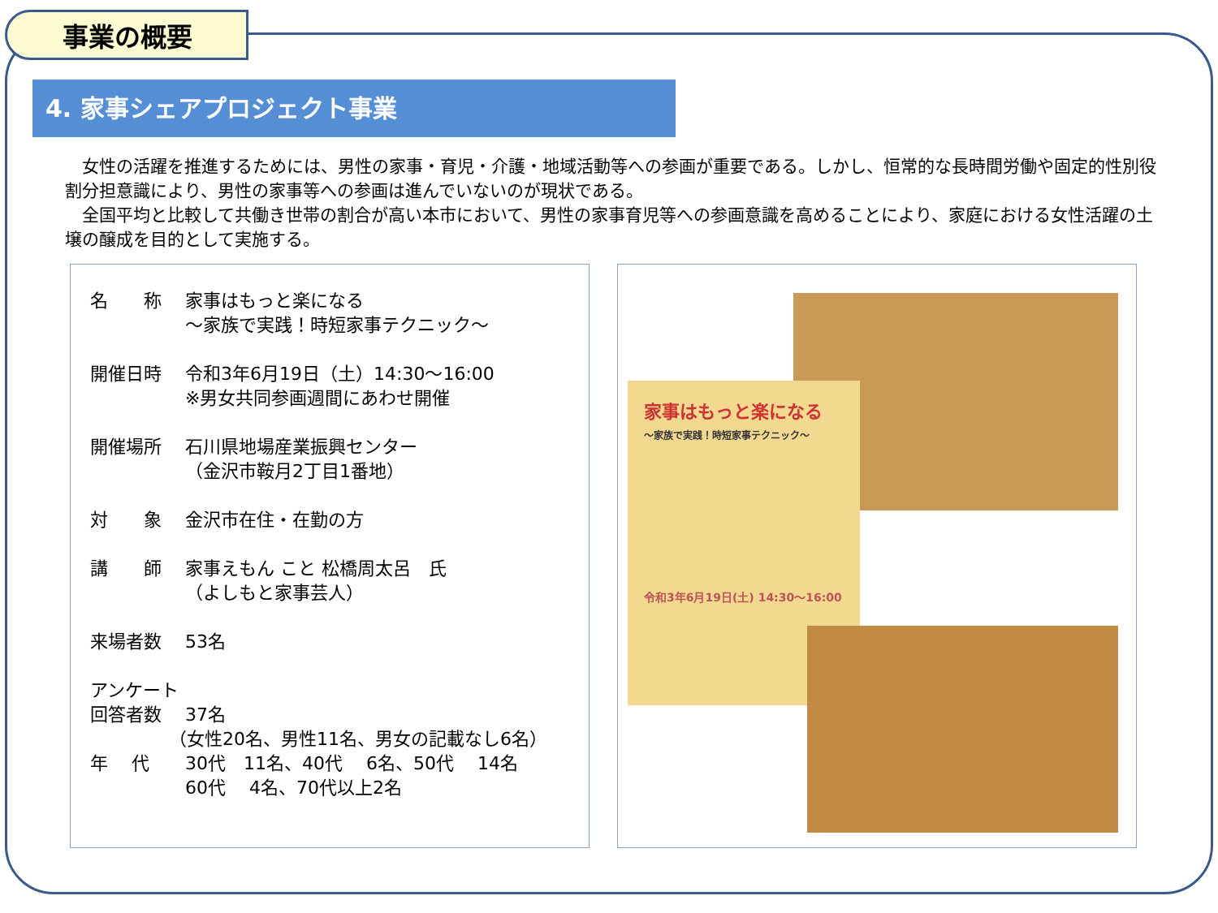事業の概要
4. 家事シェアプロジェクト事業
　女性の活躍を推進するためには、男性の家事・育児・介護・地域活動等への参画が重要である。しかし、恒常的な長時間労働や固定的性別役割分担意識により、男性の家事等への参画は進んでいないのが現状である。
　全国平均と比較して共働き世帯の割合が高い本市において、男性の家事育児等への参画意識を高めることにより、家庭における女性活躍の土壌の醸成を目的として実施する。
名　　称 家事はもっと楽になる
～家族で実践！時短家事テクニック～
開催日時 令和3年6月19日（土）14:30～16:00
※男女共同参画週間にあわせ開催
開催場所 石川県地場産業振興センター
（金沢市鞍月2丁目1番地）
対　　象 金沢市在住・在勤の方
講　　師 家事えもん こと 松橋周太呂　氏
（よしもと家事芸人）
来場者数 53名
アンケート
回答者数 37名
（女性20名、男性11名、男女の記載なし6名）
年　 代 30代　11名、40代　 6名、50代　 14名
60代　 4名、70代以上2名
家事はもっと楽になる
～家族で実践！時短家事テクニック～
令和3年6月19日(土) 14:30～16:00